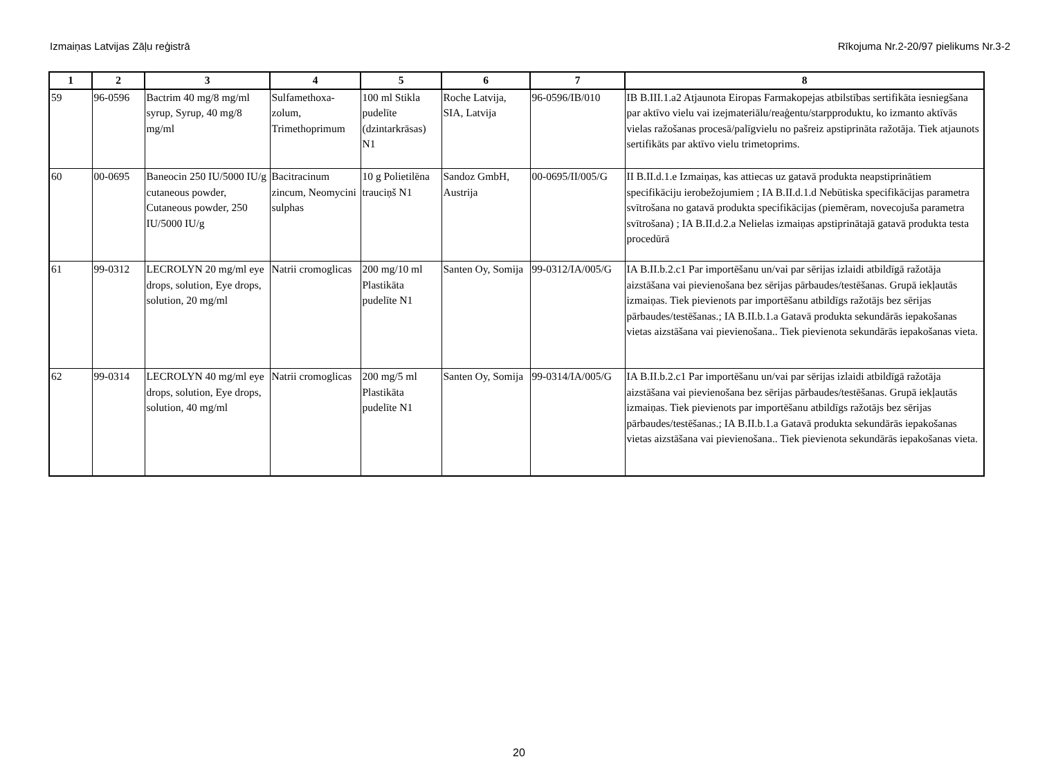Izmaiņas Latvijas Zāļu reģistrā Rīkojuma Nr.2-20/97 pielikums Nr.3-2
| 1 | 2 | 3 | 4 | 5 | 6 | 7 | 8 |
| --- | --- | --- | --- | --- | --- | --- | --- |
| 59 | 96-0596 | Bactrim 40 mg/8 mg/ml syrup, Syrup, 40 mg/8 mg/ml | Sulfamethoxa-zolum, Trimethoprimum | 100 ml Stikla pudelīte (dzintarkrāsas) N1 | Roche Latvija, SIA, Latvija | 96-0596/IB/010 | IB B.III.1.a2 Atjaunota Eiropas Farmakopejas atbilstības sertifikāta iesniegšana par aktīvo vielu vai izejmateriālu/reaģentu/starpproduktu, ko izmanto aktīvās vielas ražošanas procesā/palīgvielu no pašreiz apstiprināta ražotāja. Tiek atjaunots sertifikāts par aktīvo vielu trimetoprims. |
| 60 | 00-0695 | Baneocin 250 IU/5000 IU/g cutaneous powder, Cutaneous powder, 250 IU/5000 IU/g | Bacitracinum zincum, Neomycini sulphas | 10 g Polietilēna trauciņš N1 | Sandoz GmbH, Austrija | 00-0695/II/005/G | II B.II.d.1.e Izmaiņas, kas attiecas uz gatavā produkta neapstiprinātiem specifikāciju ierobežojumiem ; IA B.II.d.1.d Nebūtiska specifikācijas parametra svītrošana no gatavā produkta specifikācijas (piemēram, novecojuša parametra svītrošana) ; IA B.II.d.2.a Nelielas izmaiņas apstiprinātajā gatavā produkta testa procedūrā |
| 61 | 99-0312 | LECROLYN 20 mg/ml eye drops, solution, Eye drops, solution, 20 mg/ml | Natrii cromoglicas | 200 mg/10 ml Plastikāta pudelīte N1 | Santen Oy, Somija | 99-0312/IA/005/G | IA B.II.b.2.c1 Par importēšanu un/vai par sērijas izlaidi atbildīgā ražotāja aizstāšana vai pievienošana bez sērijas pārbaudes/testēšanas. Grupā iekļautās izmaiņas. Tiek pievienots par importēšanu atbildīgs ražotājs bez sērijas pārbaudes/testēšanas.; IA B.II.b.1.a Gatavā produkta sekundārās iepakošanas vietas aizstāšana vai pievienošana.. Tiek pievienota sekundārās iepakošanas vieta. |
| 62 | 99-0314 | LECROLYN 40 mg/ml eye drops, solution, Eye drops, solution, 40 mg/ml | Natrii cromoglicas | 200 mg/5 ml Plastikāta pudelīte N1 | Santen Oy, Somija | 99-0314/IA/005/G | IA B.II.b.2.c1 Par importēšanu un/vai par sērijas izlaidi atbildīgā ražotāja aizstāšana vai pievienošana bez sērijas pārbaudes/testēšanas. Grupā iekļautās izmaiņas. Tiek pievienots par importēšanu atbildīgs ražotājs bez sērijas pārbaudes/testēšanas.; IA B.II.b.1.a Gatavā produkta sekundārās iepakošanas vietas aizstāšana vai pievienošana.. Tiek pievienota sekundārās iepakošanas vieta. |
20